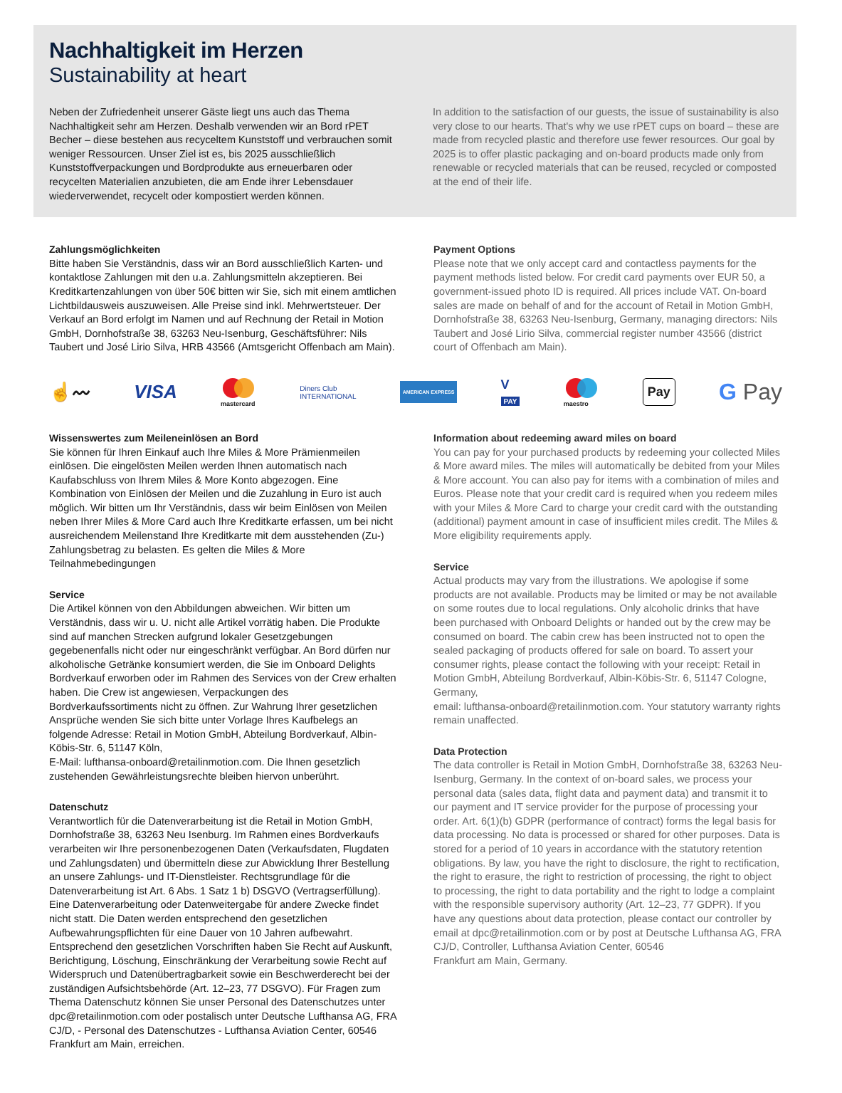Nachhaltigkeit im Herzen
Sustainability at heart
Neben der Zufriedenheit unserer Gäste liegt uns auch das Thema Nachhaltigkeit sehr am Herzen. Deshalb verwenden wir an Bord rPET Becher – diese bestehen aus recyceltem Kunststoff und verbrauchen somit weniger Ressourcen. Unser Ziel ist es, bis 2025 ausschließlich Kunststoffverpackungen und Bordprodukte aus erneuerbaren oder recycelten Materialien anzubieten, die am Ende ihrer Lebensdauer wiederverwendet, recycelt oder kompostiert werden können.
In addition to the satisfaction of our guests, the issue of sustainability is also very close to our hearts. That's why we use rPET cups on board – these are made from recycled plastic and therefore use fewer resources. Our goal by 2025 is to offer plastic packaging and on-board products made only from renewable or recycled materials that can be reused, recycled or composted at the end of their life.
Zahlungsmöglichkeiten
Bitte haben Sie Verständnis, dass wir an Bord ausschließlich Karten- und kontaktlose Zahlungen mit den u.a. Zahlungsmitteln akzeptieren. Bei Kreditkartenzahlungen von über 50€ bitten wir Sie, sich mit einem amtlichen Lichtbildausweis auszuweisen. Alle Preise sind inkl. Mehrwertsteuer. Der Verkauf an Bord erfolgt im Namen und auf Rechnung der Retail in Motion GmbH, Dornhofstraße 38, 63263 Neu-Isenburg, Geschäftsführer: Nils Taubert und José Lirio Silva, HRB 43566 (Amtsgericht Offenbach am Main).
Payment Options
Please note that we only accept card and contactless payments for the payment methods listed below. For credit card payments over EUR 50, a government-issued photo ID is required. All prices include VAT. On-board sales are made on behalf of and for the account of Retail in Motion GmbH, Dornhofstraße 38, 63263 Neu-Isenburg, Germany, managing directors: Nils Taubert and José Lirio Silva, commercial register number 43566 (district court of Offenbach am Main).
☝〰 VISA
mastercard Diners Club
INTERNATIONAL AMERICAN EXPRESS V
PAY
maestro Pay G Pay
Wissenswertes zum Meileneinlösen an Bord
Sie können für Ihren Einkauf auch Ihre Miles & More Prämienmeilen einlösen. Die eingelösten Meilen werden Ihnen automatisch nach Kaufabschluss von Ihrem Miles & More Konto abgezogen. Eine Kombination von Einlösen der Meilen und die Zuzahlung in Euro ist auch möglich. Wir bitten um Ihr Verständnis, dass wir beim Einlösen von Meilen neben Ihrer Miles & More Card auch Ihre Kreditkarte erfassen, um bei nicht ausreichendem Meilenstand Ihre Kreditkarte mit dem ausstehenden (Zu-) Zahlungsbetrag zu belasten. Es gelten die Miles & More Teilnahmebedingungen
Service
Die Artikel können von den Abbildungen abweichen. Wir bitten um Verständnis, dass wir u. U. nicht alle Artikel vorrätig haben. Die Produkte sind auf manchen Strecken aufgrund lokaler Gesetzgebungen gegebenenfalls nicht oder nur eingeschränkt verfügbar. An Bord dürfen nur alkoholische Getränke konsumiert werden, die Sie im Onboard Delights Bordverkauf erworben oder im Rahmen des Services von der Crew erhalten haben. Die Crew ist angewiesen, Verpackungen des Bordverkaufssortiments nicht zu öffnen. Zur Wahrung Ihrer gesetzlichen Ansprüche wenden Sie sich bitte unter Vorlage Ihres Kaufbelegs an folgende Adresse: Retail in Motion GmbH, Abteilung Bordverkauf, Albin-Köbis-Str. 6, 51147 Köln,
E-Mail: lufthansa-onboard@retailinmotion.com. Die Ihnen gesetzlich zustehenden Gewährleistungsrechte bleiben hiervon unberührt.
Datenschutz
Verantwortlich für die Datenverarbeitung ist die Retail in Motion GmbH, Dornhofstraße 38, 63263 Neu Isenburg. Im Rahmen eines Bordverkaufs verarbeiten wir Ihre personenbezogenen Daten (Verkaufsdaten, Flugdaten und Zahlungsdaten) und übermitteln diese zur Abwicklung Ihrer Bestellung an unsere Zahlungs- und IT-Dienstleister. Rechtsgrundlage für die Datenverarbeitung ist Art. 6 Abs. 1 Satz 1 b) DSGVO (Vertragserfüllung). Eine Datenverarbeitung oder Datenweitergabe für andere Zwecke findet nicht statt. Die Daten werden entsprechend den gesetzlichen Aufbewahrungspflichten für eine Dauer von 10 Jahren aufbewahrt. Entsprechend den gesetzlichen Vorschriften haben Sie Recht auf Auskunft, Berichtigung, Löschung, Einschränkung der Verarbeitung sowie Recht auf Widerspruch und Datenübertragbarkeit sowie ein Beschwerderecht bei der zuständigen Aufsichtsbehörde (Art. 12–23, 77 DSGVO). Für Fragen zum Thema Datenschutz können Sie unser Personal des Datenschutzes unter dpc@retailinmotion.com oder postalisch unter Deutsche Lufthansa AG, FRA CJ/D, - Personal des Datenschutzes - Lufthansa Aviation Center, 60546 Frankfurt am Main, erreichen.
Information about redeeming award miles on board
You can pay for your purchased products by redeeming your collected Miles & More award miles. The miles will automatically be debited from your Miles & More account. You can also pay for items with a combination of miles and Euros. Please note that your credit card is required when you redeem miles with your Miles & More Card to charge your credit card with the outstanding (additional) payment amount in case of insufficient miles credit. The Miles & More eligibility requirements apply.
Service
Actual products may vary from the illustrations. We apologise if some products are not available. Products may be limited or may be not available on some routes due to local regulations. Only alcoholic drinks that have been purchased with Onboard Delights or handed out by the crew may be consumed on board. The cabin crew has been instructed not to open the sealed packaging of products offered for sale on board. To assert your consumer rights, please contact the following with your receipt: Retail in Motion GmbH, Abteilung Bordverkauf, Albin-Köbis-Str. 6, 51147 Cologne, Germany,
email: lufthansa-onboard@retailinmotion.com. Your statutory warranty rights remain unaffected.
Data Protection
The data controller is Retail in Motion GmbH, Dornhofstraße 38, 63263 Neu-Isenburg, Germany. In the context of on-board sales, we process your personal data (sales data, flight data and payment data) and transmit it to our payment and IT service provider for the purpose of processing your order. Art. 6(1)(b) GDPR (performance of contract) forms the legal basis for data processing. No data is processed or shared for other purposes. Data is stored for a period of 10 years in accordance with the statutory retention obligations. By law, you have the right to disclosure, the right to rectification, the right to erasure, the right to restriction of processing, the right to object to processing, the right to data portability and the right to lodge a complaint with the responsible supervisory authority (Art. 12–23, 77 GDPR). If you have any questions about data protection, please contact our controller by email at dpc@retailinmotion.com or by post at Deutsche Lufthansa AG, FRA CJ/D, Controller, Lufthansa Aviation Center, 60546
Frankfurt am Main, Germany.